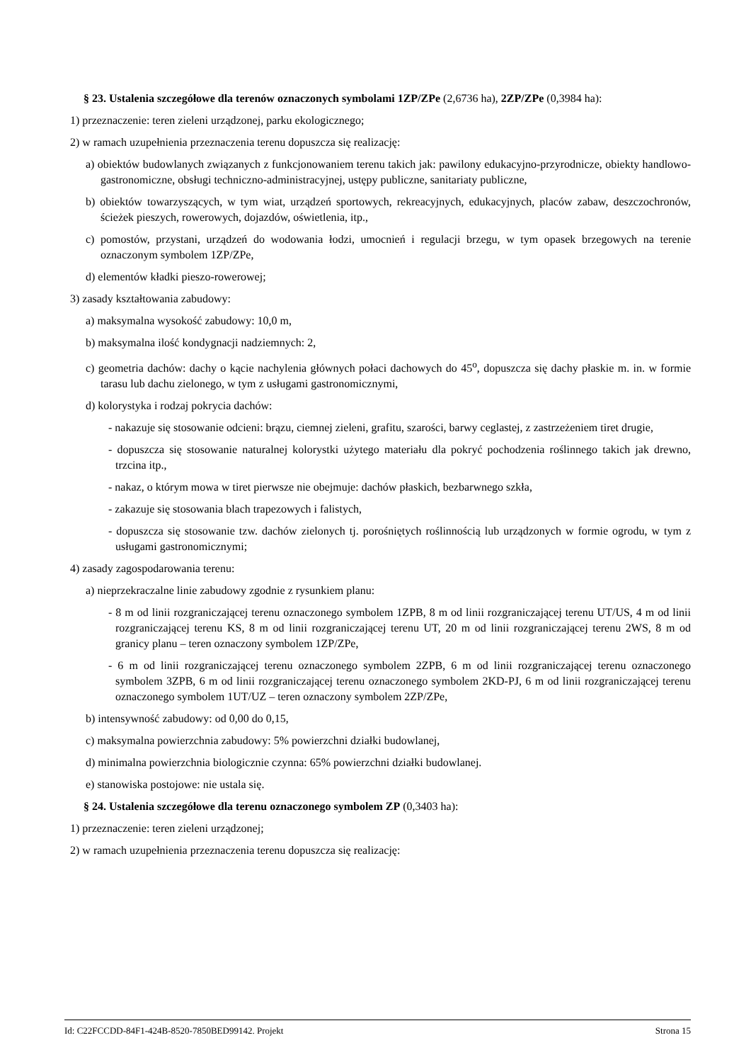§ 23. Ustalenia szczegółowe dla terenów oznaczonych symbolami 1ZP/ZPe (2,6736 ha), 2ZP/ZPe (0,3984 ha):
1) przeznaczenie: teren zieleni urządzonej, parku ekologicznego;
2) w ramach uzupełnienia przeznaczenia terenu dopuszcza się realizację:
a) obiektów budowlanych związanych z funkcjonowaniem terenu takich jak: pawilony edukacyjno-przyrodnicze, obiekty handlowo-gastronomiczne, obsługi techniczno-administracyjnej, ustępy publiczne, sanitariaty publiczne,
b) obiektów towarzyszących, w tym wiat, urządzeń sportowych, rekreacyjnych, edukacyjnych, placów zabaw, deszczochronów, ścieżek pieszych, rowerowych, dojazdów, oświetlenia, itp.,
c) pomostów, przystani, urządzeń do wodowania łodzi, umocnień i regulacji brzegu, w tym opasek brzegowych na terenie oznaczonym symbolem 1ZP/ZPe,
d) elementów kładki pieszo-rowerowej;
3) zasady kształtowania zabudowy:
a) maksymalna wysokość zabudowy: 10,0 m,
b) maksymalna ilość kondygnacji nadziemnych: 2,
c) geometria dachów: dachy o kącie nachylenia głównych połaci dachowych do 45<sup>o</sup>, dopuszcza się dachy płaskie m. in. w formie tarasu lub dachu zielonego, w tym z usługami gastronomicznymi,
d) kolorystyka i rodzaj pokrycia dachów:
- nakazuje się stosowanie odcieni: brązu, ciemnej zieleni, grafitu, szarości, barwy ceglastej, z zastrzeżeniem tiret drugie,
- dopuszcza się stosowanie naturalnej kolorystki użytego materiału dla pokryć pochodzenia roślinnego takich jak drewno, trzcina itp.,
- nakaz, o którym mowa w tiret pierwsze nie obejmuje: dachów płaskich, bezbarwnego szkła,
- zakazuje się stosowania blach trapezowych i falistych,
- dopuszcza się stosowanie tzw. dachów zielonych tj. porośniętych roślinnością lub urządzonych w formie ogrodu, w tym z usługami gastronomicznymi;
4) zasady zagospodarowania terenu:
a) nieprzekraczalne linie zabudowy zgodnie z rysunkiem planu:
- 8 m od linii rozgraniczającej terenu oznaczonego symbolem 1ZPB, 8 m od linii rozgraniczającej terenu UT/US, 4 m od linii rozgraniczającej terenu KS, 8 m od linii rozgraniczającej terenu UT, 20 m od linii rozgraniczającej terenu 2WS, 8 m od granicy planu – teren oznaczony symbolem 1ZP/ZPe,
- 6 m od linii rozgraniczającej terenu oznaczonego symbolem 2ZPB, 6 m od linii rozgraniczającej terenu oznaczonego symbolem 3ZPB, 6 m od linii rozgraniczającej terenu oznaczonego symbolem 2KD-PJ, 6 m od linii rozgraniczającej terenu oznaczonego symbolem 1UT/UZ – teren oznaczony symbolem 2ZP/ZPe,
b) intensywność zabudowy: od 0,00 do 0,15,
c) maksymalna powierzchnia zabudowy: 5% powierzchni działki budowlanej,
d) minimalna powierzchnia biologicznie czynna: 65% powierzchni działki budowlanej.
e) stanowiska postojowe: nie ustala się.
§ 24. Ustalenia szczegółowe dla terenu oznaczonego symbolem ZP (0,3403 ha):
1) przeznaczenie: teren zieleni urządzonej;
2) w ramach uzupełnienia przeznaczenia terenu dopuszcza się realizację:
Id: C22FCCDD-84F1-424B-8520-7850BED99142. Projekt Strona 15